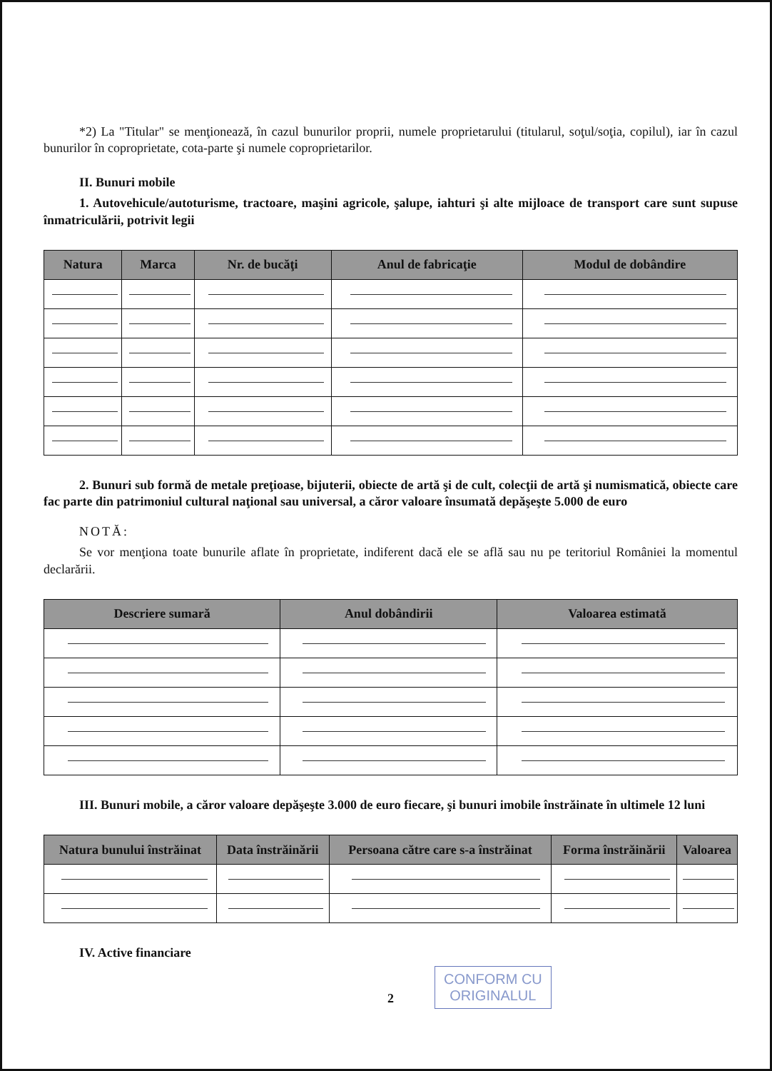*2) La "Titular" se menţionează, în cazul bunurilor proprii, numele proprietarului (titularul, soţul/soţia, copilul), iar în cazul bunurilor în coproprietate, cota-parte şi numele coproprietarilor.
II. Bunuri mobile
1. Autovehicule/autoturisme, tractoare, maşini agricole, şalupe, iahturi şi alte mijloace de transport care sunt supuse înmatriculării, potrivit legii
| Natura | Marca | Nr. de bucăţi | Anul de fabricaţie | Modul de dobândire |
| --- | --- | --- | --- | --- |
2. Bunuri sub formă de metale preţioase, bijuterii, obiecte de artă şi de cult, colecţii de artă şi numismatică, obiecte care fac parte din patrimoniul cultural naţional sau universal, a căror valoare însumată depăşeşte 5.000 de euro
NOTĂ:
Se vor menţiona toate bunurile aflate în proprietate, indiferent dacă ele se află sau nu pe teritoriul României la momentul declarării.
| Descriere sumară | Anul dobândirii | Valoarea estimată |
| --- | --- | --- |
III. Bunuri mobile, a căror valoare depăşeşte 3.000 de euro fiecare, şi bunuri imobile înstrăinate în ultimele 12 luni
| Natura bunului înstrăinat | Data înstrăinării | Persoana către care s-a înstrăinat | Forma înstrăinării | Valoarea |
| --- | --- | --- | --- | --- |
IV. Active financiare
CONFORM CU
ORIGINALUL
2